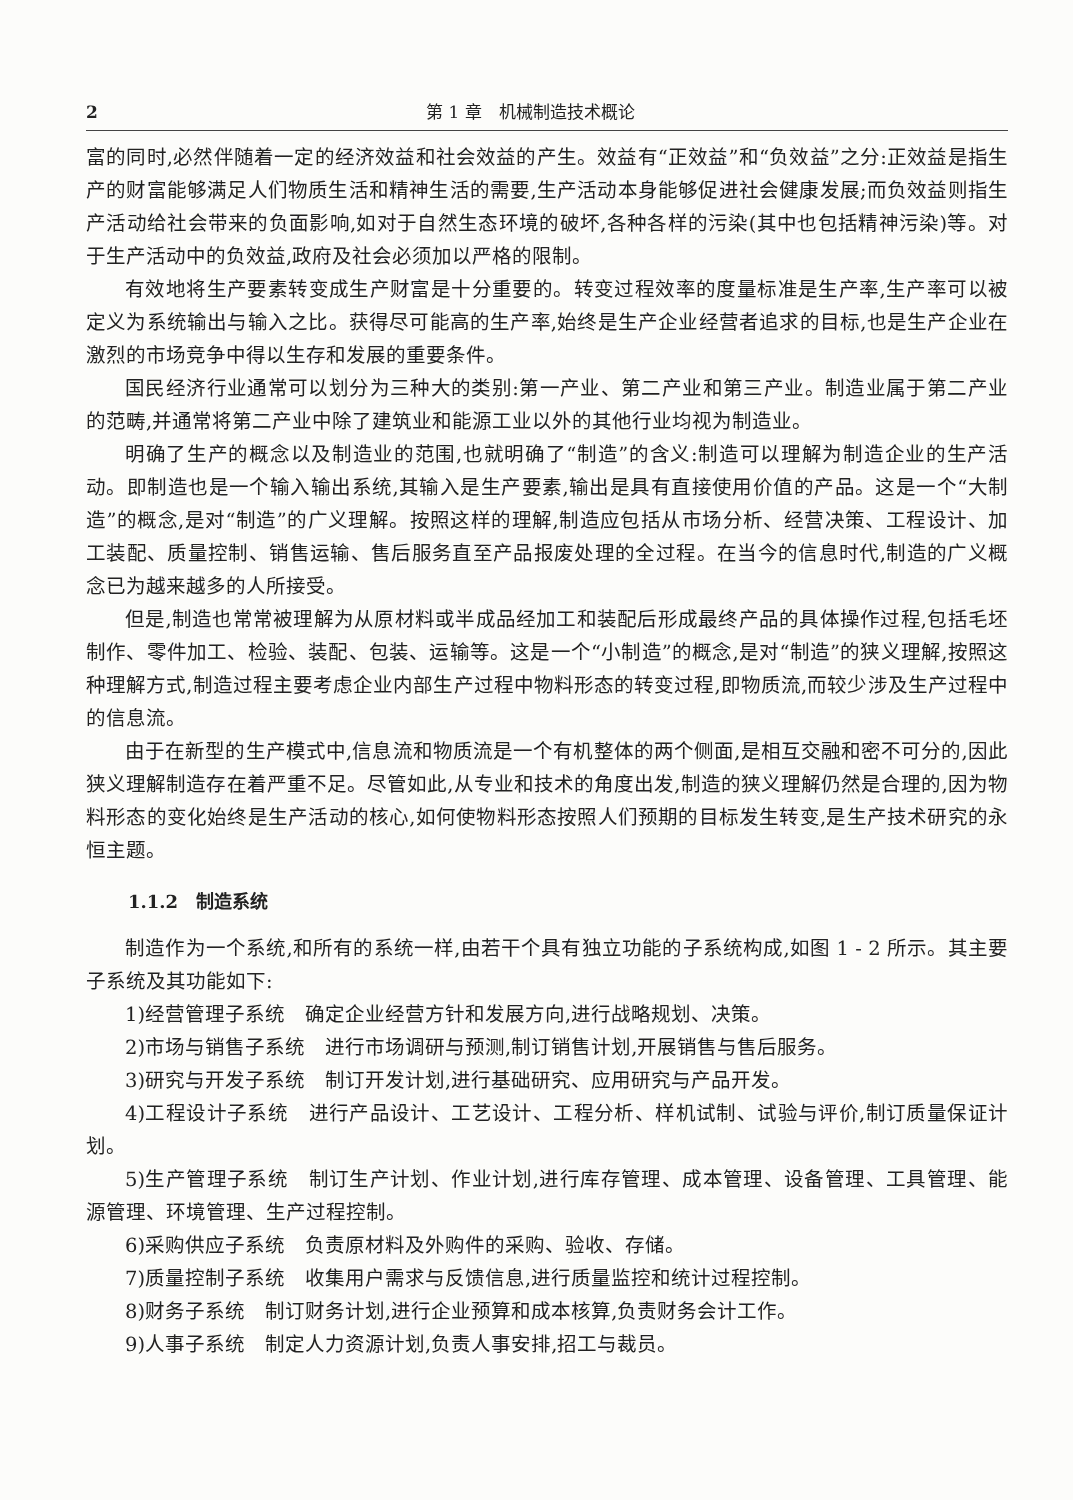2 第 1 章　机械制造技术概论
富的同时,必然伴随着一定的经济效益和社会效益的产生。效益有“正效益”和“负效益”之分:正效益是指生产的财富能够满足人们物质生活和精神生活的需要,生产活动本身能够促进社会健康发展;而负效益则指生产活动给社会带来的负面影响,如对于自然生态环境的破坏,各种各样的污染(其中也包括精神污染)等。对于生产活动中的负效益,政府及社会必须加以严格的限制。
有效地将生产要素转变成生产财富是十分重要的。转变过程效率的度量标准是生产率,生产率可以被定义为系统输出与输入之比。获得尽可能高的生产率,始终是生产企业经营者追求的目标,也是生产企业在激烈的市场竞争中得以生存和发展的重要条件。
国民经济行业通常可以划分为三种大的类别:第一产业、第二产业和第三产业。制造业属于第二产业的范畴,并通常将第二产业中除了建筑业和能源工业以外的其他行业均视为制造业。
明确了生产的概念以及制造业的范围,也就明确了“制造”的含义:制造可以理解为制造企业的生产活动。即制造也是一个输入输出系统,其输入是生产要素,输出是具有直接使用价值的产品。这是一个“大制造”的概念,是对“制造”的广义理解。按照这样的理解,制造应包括从市场分析、经营决策、工程设计、加工装配、质量控制、销售运输、售后服务直至产品报废处理的全过程。在当今的信息时代,制造的广义概念已为越来越多的人所接受。
但是,制造也常常被理解为从原材料或半成品经加工和装配后形成最终产品的具体操作过程,包括毛坯制作、零件加工、检验、装配、包装、运输等。这是一个“小制造”的概念,是对“制造”的狭义理解,按照这种理解方式,制造过程主要考虑企业内部生产过程中物料形态的转变过程,即物质流,而较少涉及生产过程中的信息流。
由于在新型的生产模式中,信息流和物质流是一个有机整体的两个侧面,是相互交融和密不可分的,因此狭义理解制造存在着严重不足。尽管如此,从专业和技术的角度出发,制造的狭义理解仍然是合理的,因为物料形态的变化始终是生产活动的核心,如何使物料形态按照人们预期的目标发生转变,是生产技术研究的永恒主题。
1.1.2　制造系统
制造作为一个系统,和所有的系统一样,由若干个具有独立功能的子系统构成,如图 1 - 2 所示。其主要子系统及其功能如下:
1)经营管理子系统　确定企业经营方针和发展方向,进行战略规划、决策。
2)市场与销售子系统　进行市场调研与预测,制订销售计划,开展销售与售后服务。
3)研究与开发子系统　制订开发计划,进行基础研究、应用研究与产品开发。
4)工程设计子系统　进行产品设计、工艺设计、工程分析、样机试制、试验与评价,制订质量保证计划。
5)生产管理子系统　制订生产计划、作业计划,进行库存管理、成本管理、设备管理、工具管理、能源管理、环境管理、生产过程控制。
6)采购供应子系统　负责原材料及外购件的采购、验收、存储。
7)质量控制子系统　收集用户需求与反馈信息,进行质量监控和统计过程控制。
8)财务子系统　制订财务计划,进行企业预算和成本核算,负责财务会计工作。
9)人事子系统　制定人力资源计划,负责人事安排,招工与裁员。